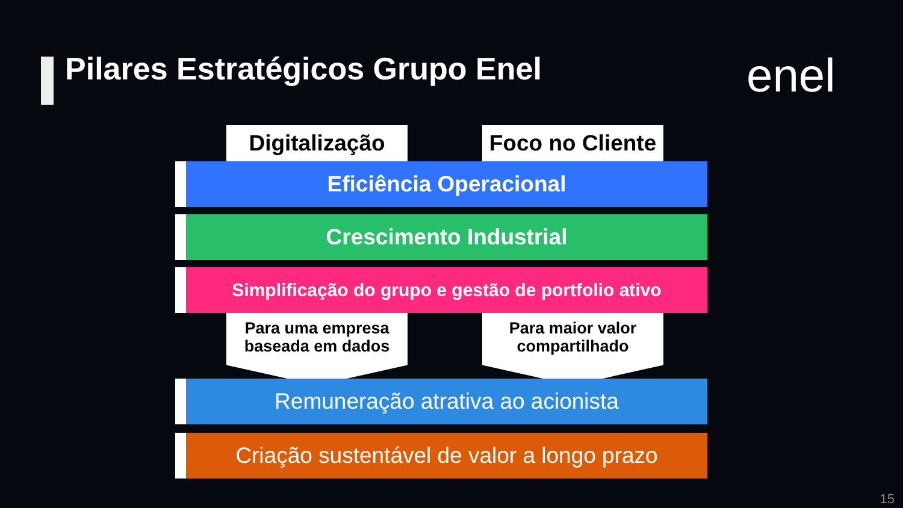Pilares Estratégicos Grupo Enel
enel
Digitalização
Foco no Cliente
Eficiência Operacional
Crescimento Industrial
Simplificação do grupo e gestão de portfolio ativo
Para uma empresa
baseada em dados
Para maior valor
compartilhado
Remuneração atrativa ao acionista
Criação sustentável de valor a longo prazo
15